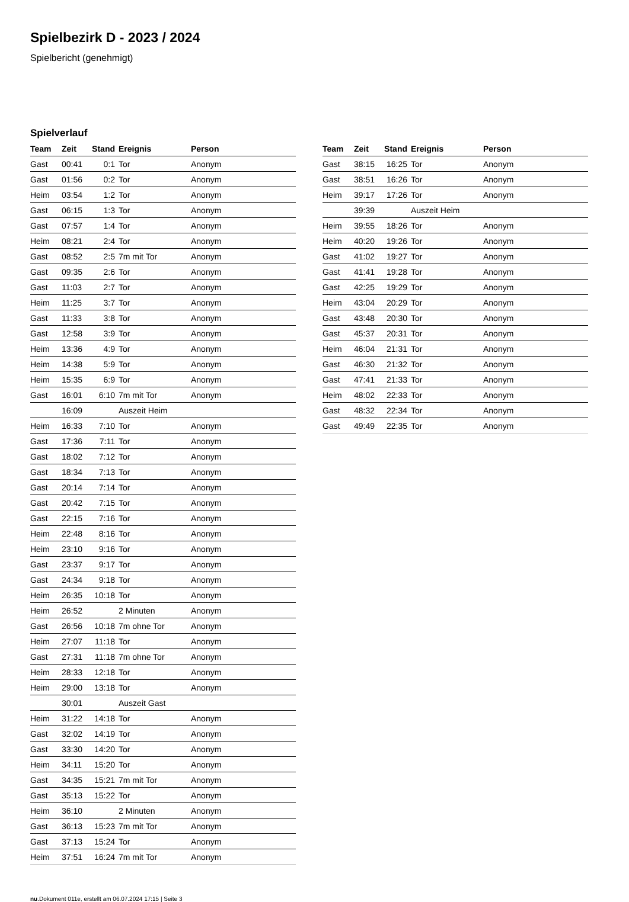Spielbezirk D - 2023 / 2024
Spielbericht (genehmigt)
Spielverlauf
| Team | Zeit | Stand | Ereignis | Person |
| --- | --- | --- | --- | --- |
| Gast | 00:41 | 0:1 | Tor | Anonym |
| Gast | 01:56 | 0:2 | Tor | Anonym |
| Heim | 03:54 | 1:2 | Tor | Anonym |
| Gast | 06:15 | 1:3 | Tor | Anonym |
| Gast | 07:57 | 1:4 | Tor | Anonym |
| Heim | 08:21 | 2:4 | Tor | Anonym |
| Gast | 08:52 | 2:5 | 7m mit Tor | Anonym |
| Gast | 09:35 | 2:6 | Tor | Anonym |
| Gast | 11:03 | 2:7 | Tor | Anonym |
| Heim | 11:25 | 3:7 | Tor | Anonym |
| Gast | 11:33 | 3:8 | Tor | Anonym |
| Gast | 12:58 | 3:9 | Tor | Anonym |
| Heim | 13:36 | 4:9 | Tor | Anonym |
| Heim | 14:38 | 5:9 | Tor | Anonym |
| Heim | 15:35 | 6:9 | Tor | Anonym |
| Gast | 16:01 | 6:10 | 7m mit Tor | Anonym |
| | 16:09 | | Auszeit Heim | |
| Heim | 16:33 | 7:10 | Tor | Anonym |
| Gast | 17:36 | 7:11 | Tor | Anonym |
| Gast | 18:02 | 7:12 | Tor | Anonym |
| Gast | 18:34 | 7:13 | Tor | Anonym |
| Gast | 20:14 | 7:14 | Tor | Anonym |
| Gast | 20:42 | 7:15 | Tor | Anonym |
| Gast | 22:15 | 7:16 | Tor | Anonym |
| Heim | 22:48 | 8:16 | Tor | Anonym |
| Heim | 23:10 | 9:16 | Tor | Anonym |
| Gast | 23:37 | 9:17 | Tor | Anonym |
| Gast | 24:34 | 9:18 | Tor | Anonym |
| Heim | 26:35 | 10:18 | Tor | Anonym |
| Heim | 26:52 | | 2 Minuten | Anonym |
| Gast | 26:56 | 10:18 | 7m ohne Tor | Anonym |
| Heim | 27:07 | 11:18 | Tor | Anonym |
| Gast | 27:31 | 11:18 | 7m ohne Tor | Anonym |
| Heim | 28:33 | 12:18 | Tor | Anonym |
| Heim | 29:00 | 13:18 | Tor | Anonym |
| | 30:01 | | Auszeit Gast | |
| Heim | 31:22 | 14:18 | Tor | Anonym |
| Gast | 32:02 | 14:19 | Tor | Anonym |
| Gast | 33:30 | 14:20 | Tor | Anonym |
| Heim | 34:11 | 15:20 | Tor | Anonym |
| Gast | 34:35 | 15:21 | 7m mit Tor | Anonym |
| Gast | 35:13 | 15:22 | Tor | Anonym |
| Heim | 36:10 | | 2 Minuten | Anonym |
| Gast | 36:13 | 15:23 | 7m mit Tor | Anonym |
| Gast | 37:13 | 15:24 | Tor | Anonym |
| Heim | 37:51 | 16:24 | 7m mit Tor | Anonym |
| Team | Zeit | Stand | Ereignis | Person |
| --- | --- | --- | --- | --- |
| Gast | 38:15 | 16:25 | Tor | Anonym |
| Gast | 38:51 | 16:26 | Tor | Anonym |
| Heim | 39:17 | 17:26 | Tor | Anonym |
| | 39:39 | | Auszeit Heim | |
| Heim | 39:55 | 18:26 | Tor | Anonym |
| Heim | 40:20 | 19:26 | Tor | Anonym |
| Gast | 41:02 | 19:27 | Tor | Anonym |
| Gast | 41:41 | 19:28 | Tor | Anonym |
| Gast | 42:25 | 19:29 | Tor | Anonym |
| Heim | 43:04 | 20:29 | Tor | Anonym |
| Gast | 43:48 | 20:30 | Tor | Anonym |
| Gast | 45:37 | 20:31 | Tor | Anonym |
| Heim | 46:04 | 21:31 | Tor | Anonym |
| Gast | 46:30 | 21:32 | Tor | Anonym |
| Gast | 47:41 | 21:33 | Tor | Anonym |
| Heim | 48:02 | 22:33 | Tor | Anonym |
| Gast | 48:32 | 22:34 | Tor | Anonym |
| Gast | 49:49 | 22:35 | Tor | Anonym |
nu.Dokument 011e, erstellt am 06.07.2024 17:15 | Seite 3